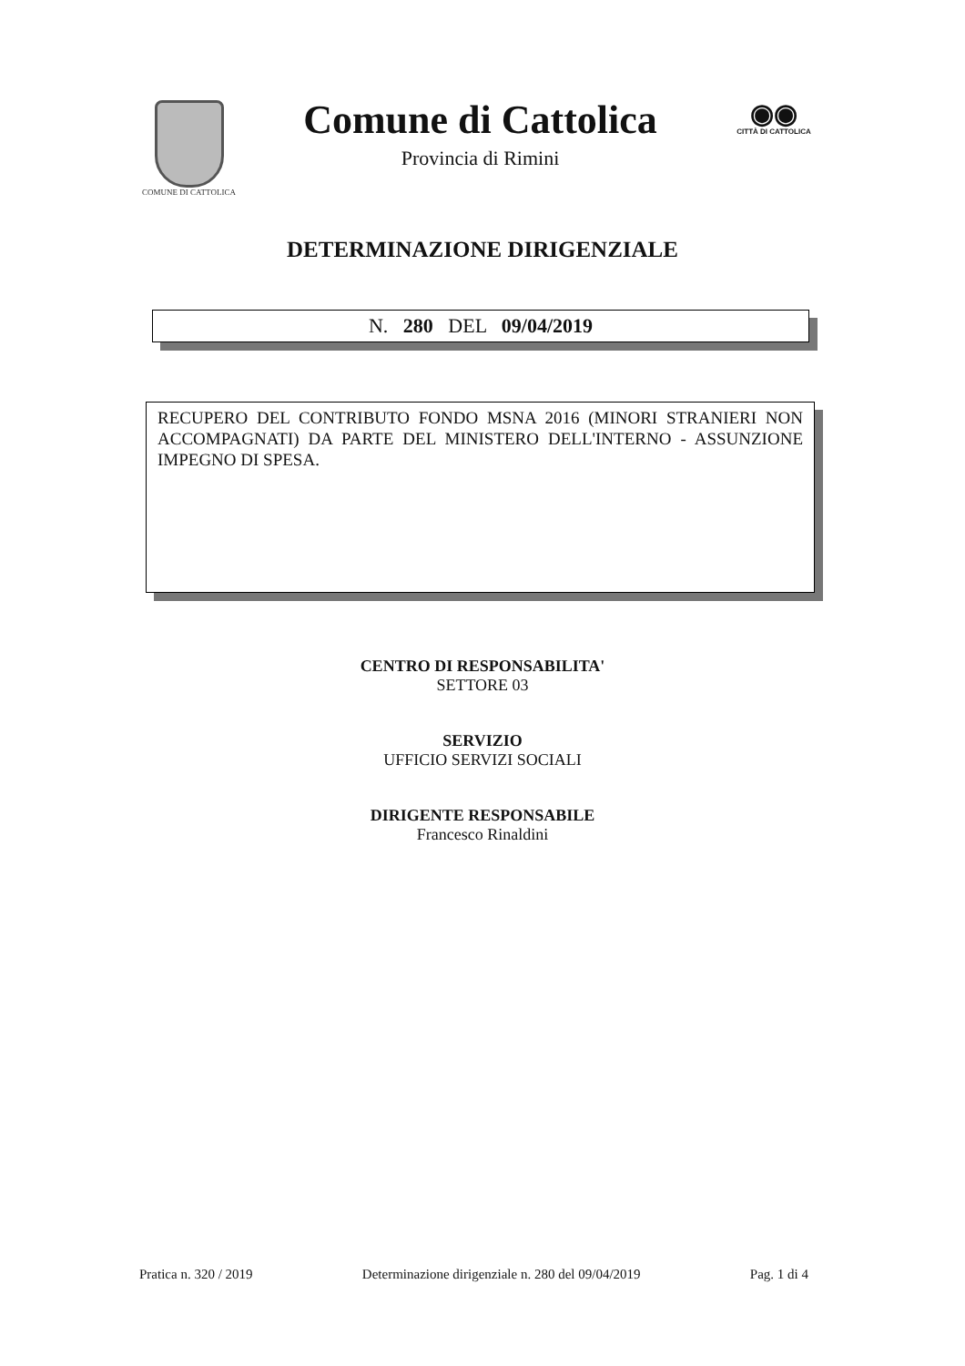COMUNE DI CATTOLICA
Comune di Cattolica
Provincia di Rimini
◉◉
CITTÀ DI CATTOLICA
DETERMINAZIONE DIRIGENZIALE
N. 280 DEL 09/04/2019
RECUPERO DEL CONTRIBUTO FONDO MSNA 2016 (MINORI STRANIERI NON ACCOMPAGNATI) DA PARTE DEL MINISTERO DELL'INTERNO - ASSUNZIONE IMPEGNO DI SPESA.
CENTRO DI RESPONSABILITA'
SETTORE 03
SERVIZIO
UFFICIO SERVIZI SOCIALI
DIRIGENTE RESPONSABILE
Francesco Rinaldini
Pratica n. 320 / 2019 Determinazione dirigenziale n. 280 del 09/04/2019 Pag. 1 di 4